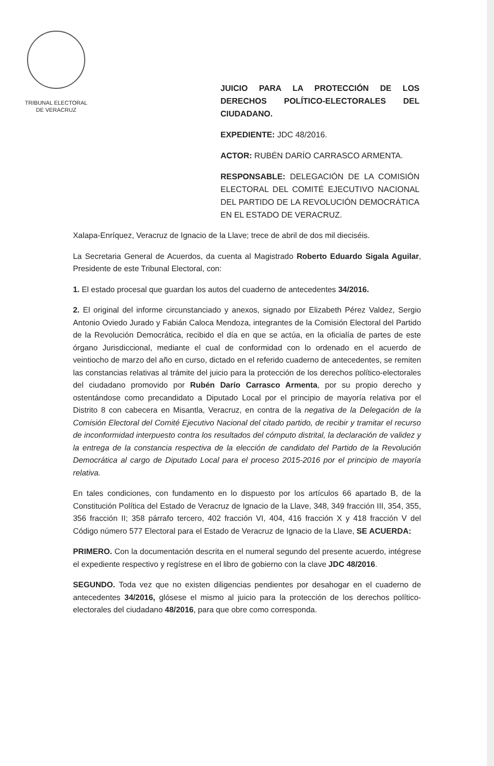TRIBUNAL ELECTORAL
DE VERACRUZ
JUICIO PARA LA PROTECCIÓN DE LOS DERECHOS POLÍTICO-ELECTORALES DEL CIUDADANO.
EXPEDIENTE: JDC 48/2016.
ACTOR: RUBÉN DARÍO CARRASCO ARMENTA.
RESPONSABLE: DELEGACIÓN DE LA COMISIÓN ELECTORAL DEL COMITÉ EJECUTIVO NACIONAL DEL PARTIDO DE LA REVOLUCIÓN DEMOCRÁTICA EN EL ESTADO DE VERACRUZ.
Xalapa-Enríquez, Veracruz de Ignacio de la Llave; trece de abril de dos mil dieciséis.
La Secretaria General de Acuerdos, da cuenta al Magistrado Roberto Eduardo Sigala Aguilar, Presidente de este Tribunal Electoral, con:
1. El estado procesal que guardan los autos del cuaderno de antecedentes 34/2016.
2. El original del informe circunstanciado y anexos, signado por Elizabeth Pérez Valdez, Sergio Antonio Oviedo Jurado y Fabián Caloca Mendoza, integrantes de la Comisión Electoral del Partido de la Revolución Democrática, recibido el día en que se actúa, en la oficialía de partes de este órgano Jurisdiccional, mediante el cual de conformidad con lo ordenado en el acuerdo de veintiocho de marzo del año en curso, dictado en el referido cuaderno de antecedentes, se remiten las constancias relativas al trámite del juicio para la protección de los derechos político-electorales del ciudadano promovido por Rubén Darío Carrasco Armenta, por su propio derecho y ostentándose como precandidato a Diputado Local por el principio de mayoría relativa por el Distrito 8 con cabecera en Misantla, Veracruz, en contra de la negativa de la Delegación de la Comisión Electoral del Comité Ejecutivo Nacional del citado partido, de recibir y tramitar el recurso de inconformidad interpuesto contra los resultados del cómputo distrital, la declaración de validez y la entrega de la constancia respectiva de la elección de candidato del Partido de la Revolución Democrática al cargo de Diputado Local para el proceso 2015-2016 por el principio de mayoría relativa.
En tales condiciones, con fundamento en lo dispuesto por los artículos 66 apartado B, de la Constitución Política del Estado de Veracruz de Ignacio de la Llave, 348, 349 fracción III, 354, 355, 356 fracción II; 358 párrafo tercero, 402 fracción VI, 404, 416 fracción X y 418 fracción V del Código número 577 Electoral para el Estado de Veracruz de Ignacio de la Llave, SE ACUERDA:
PRIMERO. Con la documentación descrita en el numeral segundo del presente acuerdo, intégrese el expediente respectivo y regístrese en el libro de gobierno con la clave JDC 48/2016.
SEGUNDO. Toda vez que no existen diligencias pendientes por desahogar en el cuaderno de antecedentes 34/2016, glósese el mismo al juicio para la protección de los derechos político-electorales del ciudadano 48/2016, para que obre como corresponda.